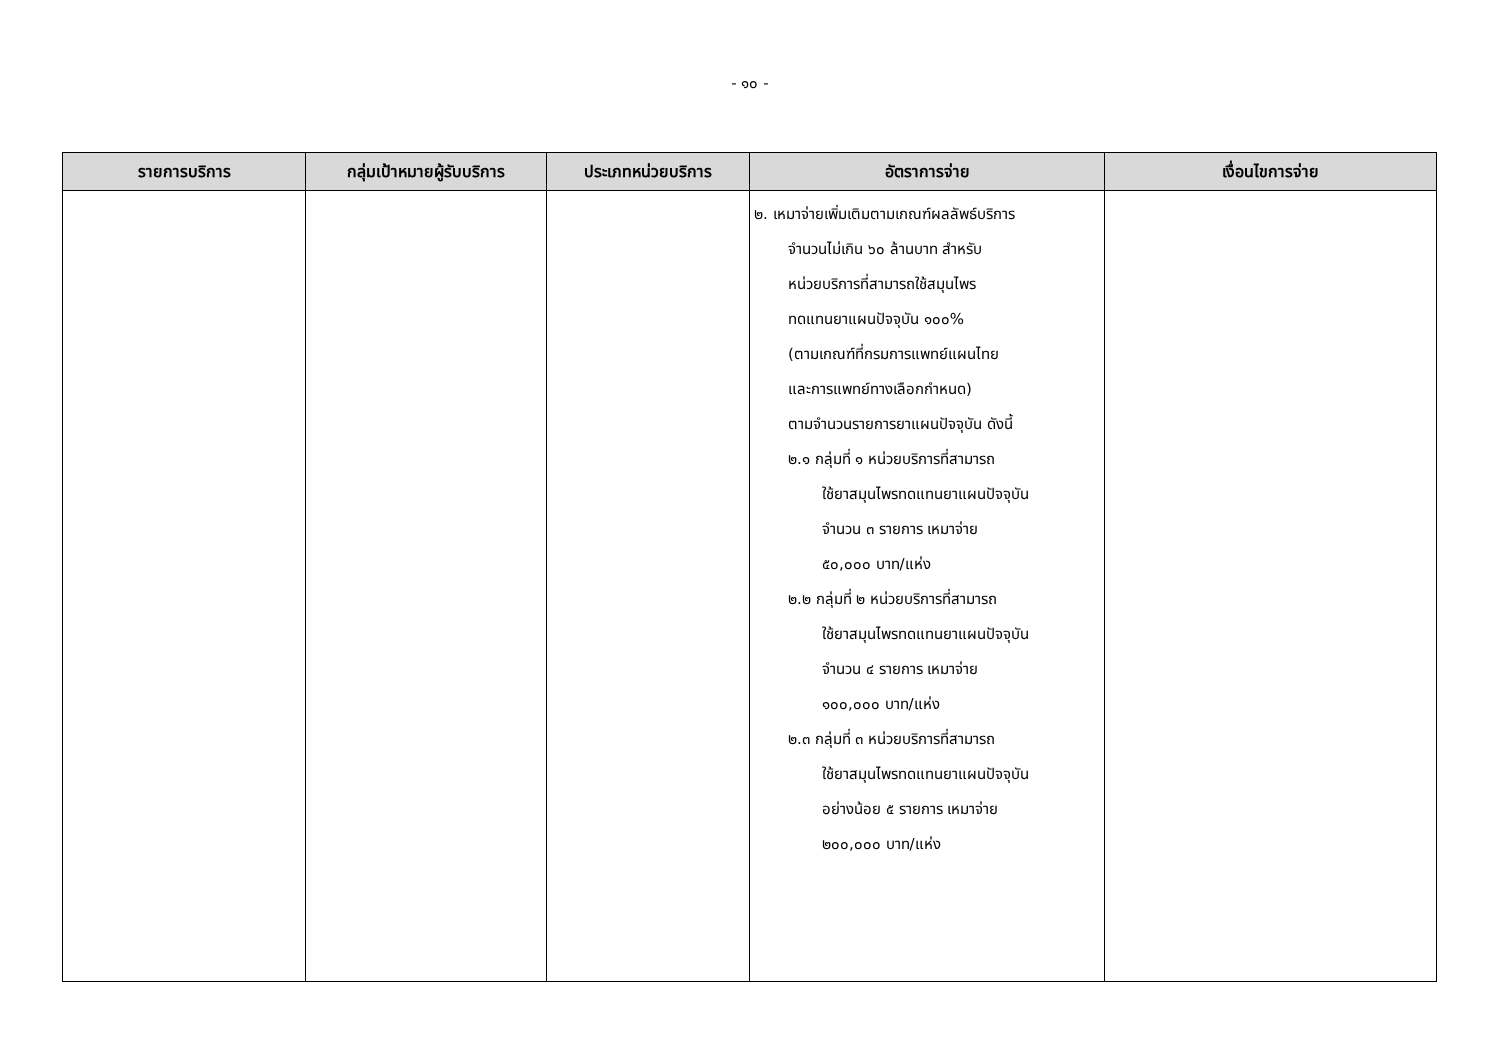- ๑๐ -
| รายการบริการ | กลุ่มเป้าหมายผู้รับบริการ | ประเภทหน่วยบริการ | อัตราการจ่าย | เงื่อนไขการจ่าย |
| --- | --- | --- | --- | --- |
| | | | ๒. เหมาจ่ายเพิ่มเติมตามเกณฑ์ผลลัพธ์บริการ จำนวนไม่เกิน ๖๐ ล้านบาท สำหรับ หน่วยบริการที่สามารถใช้สมุนไพร ทดแทนยาแผนปัจจุบัน ๑๐๐% (ตามเกณฑ์ที่กรมการแพทย์แผนไทย และการแพทย์ทางเลือกกำหนด) ตามจำนวนรายการยาแผนปัจจุบัน ดังนี้ ๒.๑ กลุ่มที่ ๑ หน่วยบริการที่สามารถ ใช้ยาสมุนไพรทดแทนยาแผนปัจจุบัน จำนวน ๓ รายการ เหมาจ่าย ๕๐,๐๐๐ บาท/แห่ง ๒.๒ กลุ่มที่ ๒ หน่วยบริการที่สามารถ ใช้ยาสมุนไพรทดแทนยาแผนปัจจุบัน จำนวน ๔ รายการ เหมาจ่าย ๑๐๐,๐๐๐ บาท/แห่ง ๒.๓ กลุ่มที่ ๓ หน่วยบริการที่สามารถ ใช้ยาสมุนไพรทดแทนยาแผนปัจจุบัน อย่างน้อย ๕ รายการ เหมาจ่าย ๒๐๐,๐๐๐ บาท/แห่ง | |